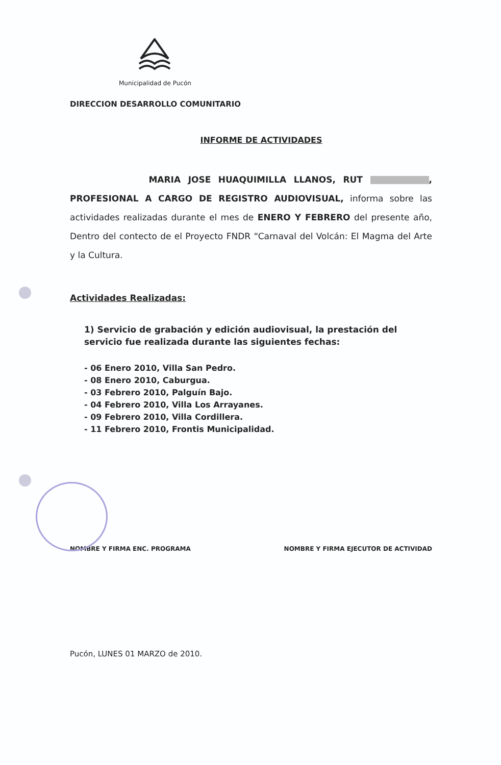Municipalidad de Pucón
DIRECCION DESARROLLO COMUNITARIO
INFORME DE ACTIVIDADES
MARIA JOSE HUAQUIMILLA LLANOS, RUT , PROFESIONAL A CARGO DE REGISTRO AUDIOVISUAL, informa sobre las actividades realizadas durante el mes de ENERO Y FEBRERO del presente año, Dentro del contecto de el Proyecto FNDR “Carnaval del Volcán: El Magma del Arte y la Cultura.
Actividades Realizadas:
1) Servicio de grabación y edición audiovisual, la prestación del servicio fue realizada durante las siguientes fechas:
- 06 Enero 2010, Villa San Pedro.
- 08 Enero 2010, Caburgua.
- 03 Febrero 2010, Palguín Bajo.
- 04 Febrero 2010, Villa Los Arrayanes.
- 09 Febrero 2010, Villa Cordillera.
- 11 Febrero 2010, Frontis Municipalidad.
NOMBRE Y FIRMA ENC. PROGRAMA NOMBRE Y FIRMA EJECUTOR DE ACTIVIDAD
Pucón, LUNES 01 MARZO de 2010.